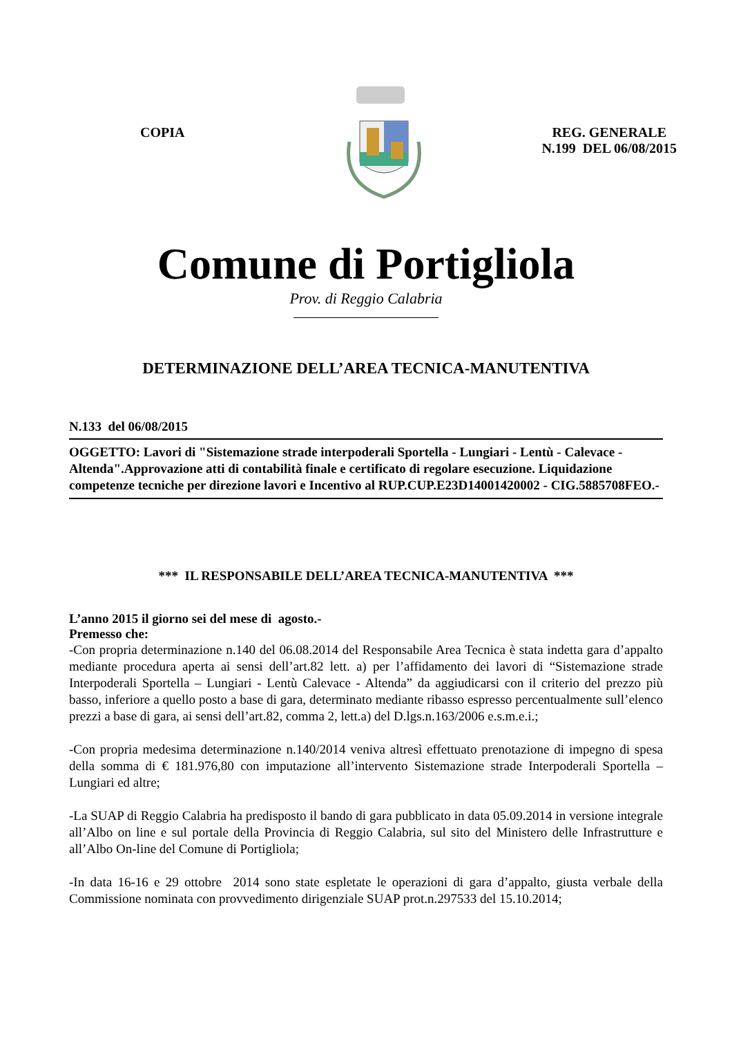COPIA REG. GENERALE
N.199 DEL 06/08/2015
Comune di Portigliola
Prov. di Reggio Calabria
DETERMINAZIONE DELL’AREA TECNICA-MANUTENTIVA
N.133 del 06/08/2015
OGGETTO: Lavori di "Sistemazione strade interpoderali Sportella - Lungiari - Lentù - Calevace - Altenda".Approvazione atti di contabilità finale e certificato di regolare esecuzione. Liquidazione competenze tecniche per direzione lavori e Incentivo al RUP.CUP.E23D14001420002 - CIG.5885708FEO.-
*** IL RESPONSABILE DELL’AREA TECNICA-MANUTENTIVA ***
L’anno 2015 il giorno sei del mese di agosto.-
Premesso che:
-Con propria determinazione n.140 del 06.08.2014 del Responsabile Area Tecnica è stata indetta gara d’appalto mediante procedura aperta ai sensi dell’art.82 lett. a) per l’affidamento dei lavori di “Sistemazione strade Interpoderali Sportella – Lungiari - Lentù Calevace - Altenda” da aggiudicarsi con il criterio del prezzo più basso, inferiore a quello posto a base di gara, determinato mediante ribasso espresso percentualmente sull’elenco prezzi a base di gara, ai sensi dell’art.82, comma 2, lett.a) del D.lgs.n.163/2006 e.s.m.e.i.;
-Con propria medesima determinazione n.140/2014 veniva altresì effettuato prenotazione di impegno di spesa della somma di € 181.976,80 con imputazione all’intervento Sistemazione strade Interpoderali Sportella – Lungiari ed altre;
-La SUAP di Reggio Calabria ha predisposto il bando di gara pubblicato in data 05.09.2014 in versione integrale all’Albo on line e sul portale della Provincia di Reggio Calabria, sul sito del Ministero delle Infrastrutture e all’Albo On-line del Comune di Portigliola;
-In data 16-16 e 29 ottobre 2014 sono state espletate le operazioni di gara d’appalto, giusta verbale della Commissione nominata con provvedimento dirigenziale SUAP prot.n.297533 del 15.10.2014;